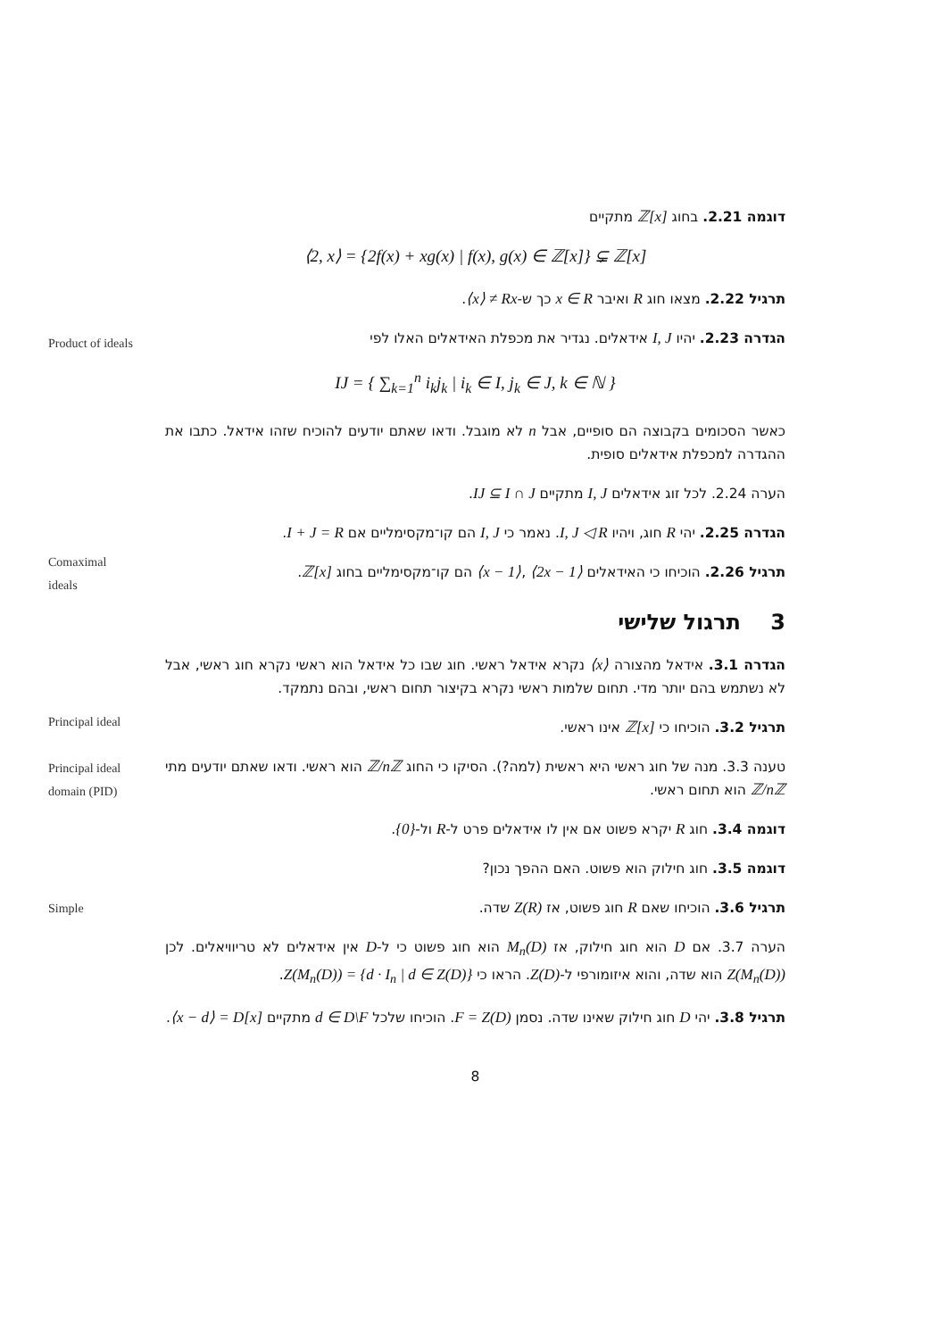דוגמה 2.21. בחוג ℤ[x] מתקיים
⟨2, x⟩ = {2f(x) + xg(x) | f(x), g(x) ∈ ℤ[x]} ⊊ ℤ[x]
תרגיל 2.22. מצאו חוג R ואיבר x ∈ R כך ש-⟨x⟩ ≠ Rx.
הגדרה 2.23. יהיו I, J אידאלים. נגדיר את מכפלת האידאלים האלו לפי
IJ = { ∑<sub>k=1</sub><sup>n</sup> i<sub>k</sub>j<sub>k</sub> | i<sub>k</sub> ∈ I, j<sub>k</sub> ∈ J, k ∈ ℕ }
כאשר הסכומים בקבוצה הם סופיים, אבל n לא מוגבל. ודאו שאתם יודעים להוכיח שזהו אידאל. כתבו את ההגדרה למכפלת אידאלים סופית.
הערה 2.24. לכל זוג אידאלים I, J מתקיים IJ ⊆ I ∩ J.
הגדרה 2.25. יהי R חוג, ויהיו I, J ◁ R. נאמר כי I, J הם קו־מקסימליים אם I + J = R.
תרגיל 2.26. הוכיחו כי האידאלים ⟨x − 1⟩, ⟨2x − 1⟩ הם קו־מקסימליים בחוג ℤ[x].
3 תרגול שלישי
הגדרה 3.1. אידאל מהצורה ⟨x⟩ נקרא אידאל ראשי. חוג שבו כל אידאל הוא ראשי נקרא חוג ראשי, אבל לא נשתמש בהם יותר מדי. תחום שלמות ראשי נקרא בקיצור תחום ראשי, ובהם נתמקד.
תרגיל 3.2. הוכיחו כי ℤ[x] אינו ראשי.
טענה 3.3. מנה של חוג ראשי היא ראשית (למה?). הסיקו כי החוג ℤ/nℤ הוא ראשי. ודאו שאתם יודעים מתי ℤ/nℤ הוא תחום ראשי.
דוגמה 3.4. חוג R יקרא פשוט אם אין לו אידאלים פרט ל-R ול-{0}.
דוגמה 3.5. חוג חילוק הוא פשוט. האם ההפך נכון?
תרגיל 3.6. הוכיחו שאם R חוג פשוט, אז Z(R) שדה.
הערה 3.7. אם D הוא חוג חילוק, אז M<sub>n</sub>(D) הוא חוג פשוט כי ל-D אין אידאלים לא טריוויאלים. לכן Z(M<sub>n</sub>(D)) הוא שדה, והוא איזומורפי ל-Z(D). הראו כי Z(M<sub>n</sub>(D)) = {d · I<sub>n</sub> | d ∈ Z(D)}.
תרגיל 3.8. יהי D חוג חילוק שאינו שדה. נסמן F = Z(D). הוכיחו שלכל d ∈ D\F מתקיים ⟨x − d⟩ = D[x].
8
Product of ideals
Comaximal
ideals
Principal ideal
Principal ideal
domain (PID)
Simple